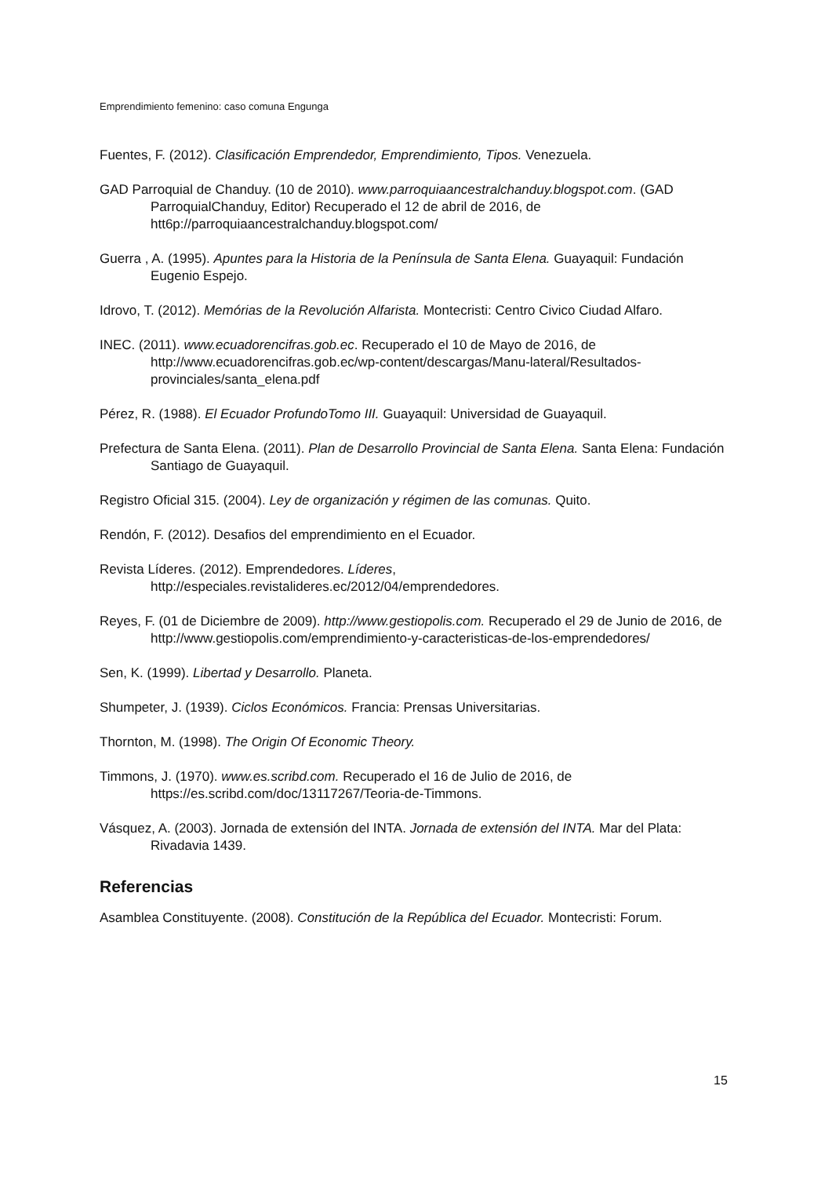Emprendimiento femenino: caso comuna Engunga
Fuentes, F. (2012). Clasificación Emprendedor, Emprendimiento, Tipos. Venezuela.
GAD Parroquial de Chanduy. (10 de 2010). www.parroquiaancestralchanduy.blogspot.com. (GAD ParroquialChanduy, Editor) Recuperado el 12 de abril de 2016, de htt6p://parroquiaancestralchanduy.blogspot.com/
Guerra , A. (1995). Apuntes para la Historia de la Península de Santa Elena. Guayaquil: Fundación Eugenio Espejo.
Idrovo, T. (2012). Memórias de la Revolución Alfarista. Montecristi: Centro Civico Ciudad Alfaro.
INEC. (2011). www.ecuadorencifras.gob.ec. Recuperado el 10 de Mayo de 2016, de http://www.ecuadorencifras.gob.ec/wp-content/descargas/Manu-lateral/Resultados-provinciales/santa_elena.pdf
Pérez, R. (1988). El Ecuador ProfundoTomo III. Guayaquil: Universidad de Guayaquil.
Prefectura de Santa Elena. (2011). Plan de Desarrollo Provincial de Santa Elena. Santa Elena: Fundación Santiago de Guayaquil.
Registro Oficial 315. (2004). Ley de organización y régimen de las comunas. Quito.
Rendón, F. (2012). Desafios del emprendimiento en el Ecuador.
Revista Líderes. (2012). Emprendedores. Líderes, http://especiales.revistalideres.ec/2012/04/emprendedores.
Reyes, F. (01 de Diciembre de 2009). http://www.gestiopolis.com. Recuperado el 29 de Junio de 2016, de http://www.gestiopolis.com/emprendimiento-y-caracteristicas-de-los-emprendedores/
Sen, K. (1999). Libertad y Desarrollo. Planeta.
Shumpeter, J. (1939). Ciclos Económicos. Francia: Prensas Universitarias.
Thornton, M. (1998). The Origin Of Economic Theory.
Timmons, J. (1970). www.es.scribd.com. Recuperado el 16 de Julio de 2016, de https://es.scribd.com/doc/13117267/Teoria-de-Timmons.
Vásquez, A. (2003). Jornada de extensión del INTA. Jornada de extensión del INTA. Mar del Plata: Rivadavia 1439.
Referencias
Asamblea Constituyente. (2008). Constitución de la República del Ecuador. Montecristi: Forum.
15